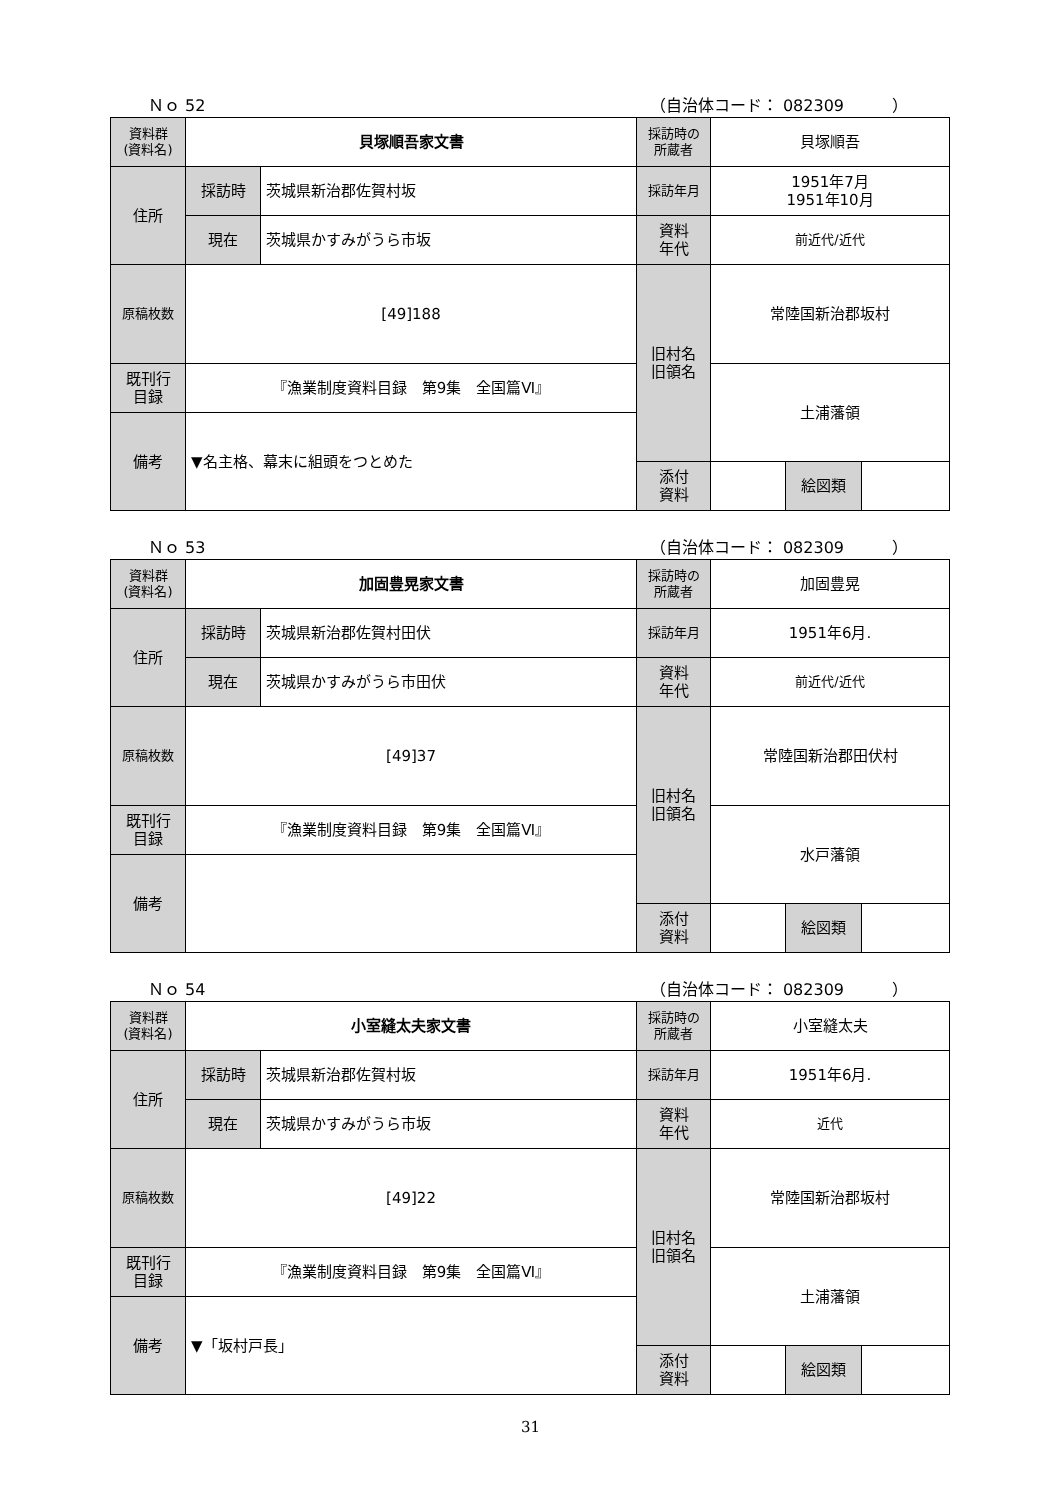Ｎｏ 52 （自治体コード： 082309　　　）
| 資料群 (資料名) | 貝塚順吾家文書 | | 採訪時の 所蔵者 | 貝塚順吾 | | |
| 住所 | 採訪時 | 茨城県新治郡佐賀村坂 | 採訪年月 | 1951年7月 1951年10月 | | |
| | 現在 | 茨城県かすみがうら市坂 | 資料 年代 | 前近代/近代 | | |
| 原稿枚数 | [49]188 | | 旧村名 旧領名 | 常陸国新治郡坂村 | | |
| 既刊行 目録 | 『漁業制度資料目録 第9集 全国篇Ⅵ』 | | | 土浦藩領 | | |
| 備考 | ▼名主格、幕末に組頭をつとめた | | | | | |
| | | | 添付 資料 | | 絵図類 | |
Ｎｏ 53 （自治体コード： 082309　　　）
| 資料群 (資料名) | 加固豊晃家文書 | | 採訪時の 所蔵者 | 加固豊晃 | | |
| 住所 | 採訪時 | 茨城県新治郡佐賀村田伏 | 採訪年月 | 1951年6月. | | |
| | 現在 | 茨城県かすみがうら市田伏 | 資料 年代 | 前近代/近代 | | |
| 原稿枚数 | [49]37 | | 旧村名 旧領名 | 常陸国新治郡田伏村 | | |
| 既刊行 目録 | 『漁業制度資料目録 第9集 全国篇Ⅵ』 | | | 水戸藩領 | | |
| 備考 | | | | | | |
| | | | 添付 資料 | | 絵図類 | |
Ｎｏ 54 （自治体コード： 082309　　　）
| 資料群 (資料名) | 小室縫太夫家文書 | | 採訪時の 所蔵者 | 小室縫太夫 | | |
| 住所 | 採訪時 | 茨城県新治郡佐賀村坂 | 採訪年月 | 1951年6月. | | |
| | 現在 | 茨城県かすみがうら市坂 | 資料 年代 | 近代 | | |
| 原稿枚数 | [49]22 | | 旧村名 旧領名 | 常陸国新治郡坂村 | | |
| 既刊行 目録 | 『漁業制度資料目録 第9集 全国篇Ⅵ』 | | | 土浦藩領 | | |
| 備考 | ▼「坂村戸長」 | | | | | |
| | | | 添付 資料 | | 絵図類 | |
31